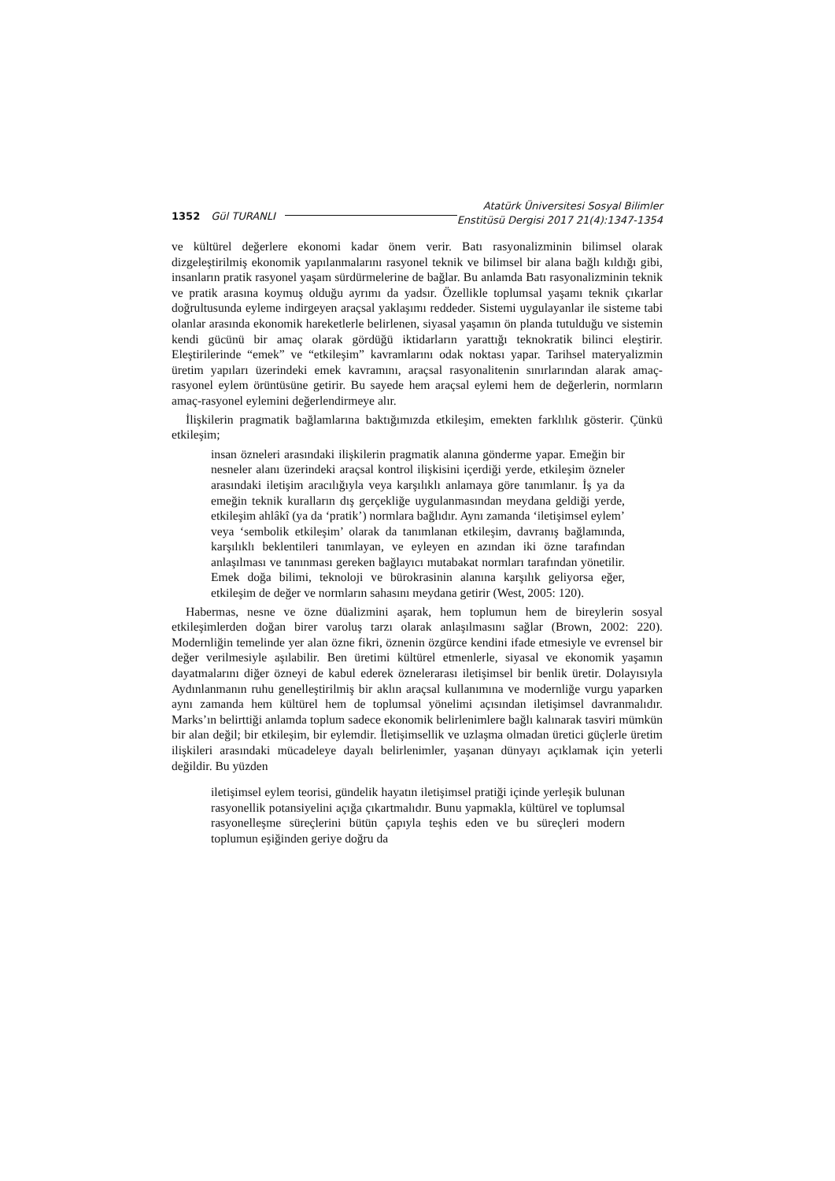1352 Gül TURANLI Atatürk Üniversitesi Sosyal Bilimler
Enstitüsü Dergisi 2017 21(4):1347-1354
ve kültürel değerlere ekonomi kadar önem verir. Batı rasyonalizminin bilimsel olarak dizgeleştirilmiş ekonomik yapılanmalarını rasyonel teknik ve bilimsel bir alana bağlı kıldığı gibi, insanların pratik rasyonel yaşam sürdürmelerine de bağlar. Bu anlamda Batı rasyonalizminin teknik ve pratik arasına koymuş olduğu ayrımı da yadsır. Özellikle toplumsal yaşamı teknik çıkarlar doğrultusunda eyleme indirgeyen araçsal yaklaşımı reddeder. Sistemi uygulayanlar ile sisteme tabi olanlar arasında ekonomik hareketlerle belirlenen, siyasal yaşamın ön planda tutulduğu ve sistemin kendi gücünü bir amaç olarak gördüğü iktidarların yarattığı teknokratik bilinci eleştirir. Eleştirilerinde “emek” ve “etkileşim” kavramlarını odak noktası yapar. Tarihsel materyalizmin üretim yapıları üzerindeki emek kavramını, araçsal rasyonalitenin sınırlarından alarak amaç-rasyonel eylem örüntüsüne getirir. Bu sayede hem araçsal eylemi hem de değerlerin, normların amaç-rasyonel eylemini değerlendirmeye alır.
İlişkilerin pragmatik bağlamlarına baktığımızda etkileşim, emekten farklılık gösterir. Çünkü etkileşim;
insan özneleri arasındaki ilişkilerin pragmatik alanına gönderme yapar. Emeğin bir nesneler alanı üzerindeki araçsal kontrol ilişkisini içerdiği yerde, etkileşim özneler arasındaki iletişim aracılığıyla veya karşılıklı anlamaya göre tanımlanır. İş ya da emeğin teknik kuralların dış gerçekliğe uygulanmasından meydana geldiği yerde, etkileşim ahlâkî (ya da ‘pratik’) normlara bağlıdır. Aynı zamanda ‘iletişimsel eylem’ veya ‘sembolik etkileşim’ olarak da tanımlanan etkileşim, davranış bağlamında, karşılıklı beklentileri tanımlayan, ve eyleyen en azından iki özne tarafından anlaşılması ve tanınması gereken bağlayıcı mutabakat normları tarafından yönetilir. Emek doğa bilimi, teknoloji ve bürokrasinin alanına karşılık geliyorsa eğer, etkileşim de değer ve normların sahasını meydana getirir (West, 2005: 120).
Habermas, nesne ve özne düalizmini aşarak, hem toplumun hem de bireylerin sosyal etkileşimlerden doğan birer varoluş tarzı olarak anlaşılmasını sağlar (Brown, 2002: 220). Modernliğin temelinde yer alan özne fikri, öznenin özgürce kendini ifade etmesiyle ve evrensel bir değer verilmesiyle aşılabilir. Ben üretimi kültürel etmenlerle, siyasal ve ekonomik yaşamın dayatmalarını diğer özneyi de kabul ederek öznelerarası iletişimsel bir benlik üretir. Dolayısıyla Aydınlanmanın ruhu genelleştirilmiş bir aklın araçsal kullanımına ve modernliğe vurgu yaparken aynı zamanda hem kültürel hem de toplumsal yönelimi açısından iletişimsel davranmalıdır. Marks’ın belirttiği anlamda toplum sadece ekonomik belirlenimlere bağlı kalınarak tasviri mümkün bir alan değil; bir etkileşim, bir eylemdir. İletişimsellik ve uzlaşma olmadan üretici güçlerle üretim ilişkileri arasındaki mücadeleye dayalı belirlenimler, yaşanan dünyayı açıklamak için yeterli değildir. Bu yüzden
iletişimsel eylem teorisi, gündelik hayatın iletişimsel pratiği içinde yerleşik bulunan rasyonellik potansiyelini açığa çıkartmalıdır. Bunu yapmakla, kültürel ve toplumsal rasyonelleşme süreçlerini bütün çapıyla teşhis eden ve bu süreçleri modern toplumun eşiğinden geriye doğru da